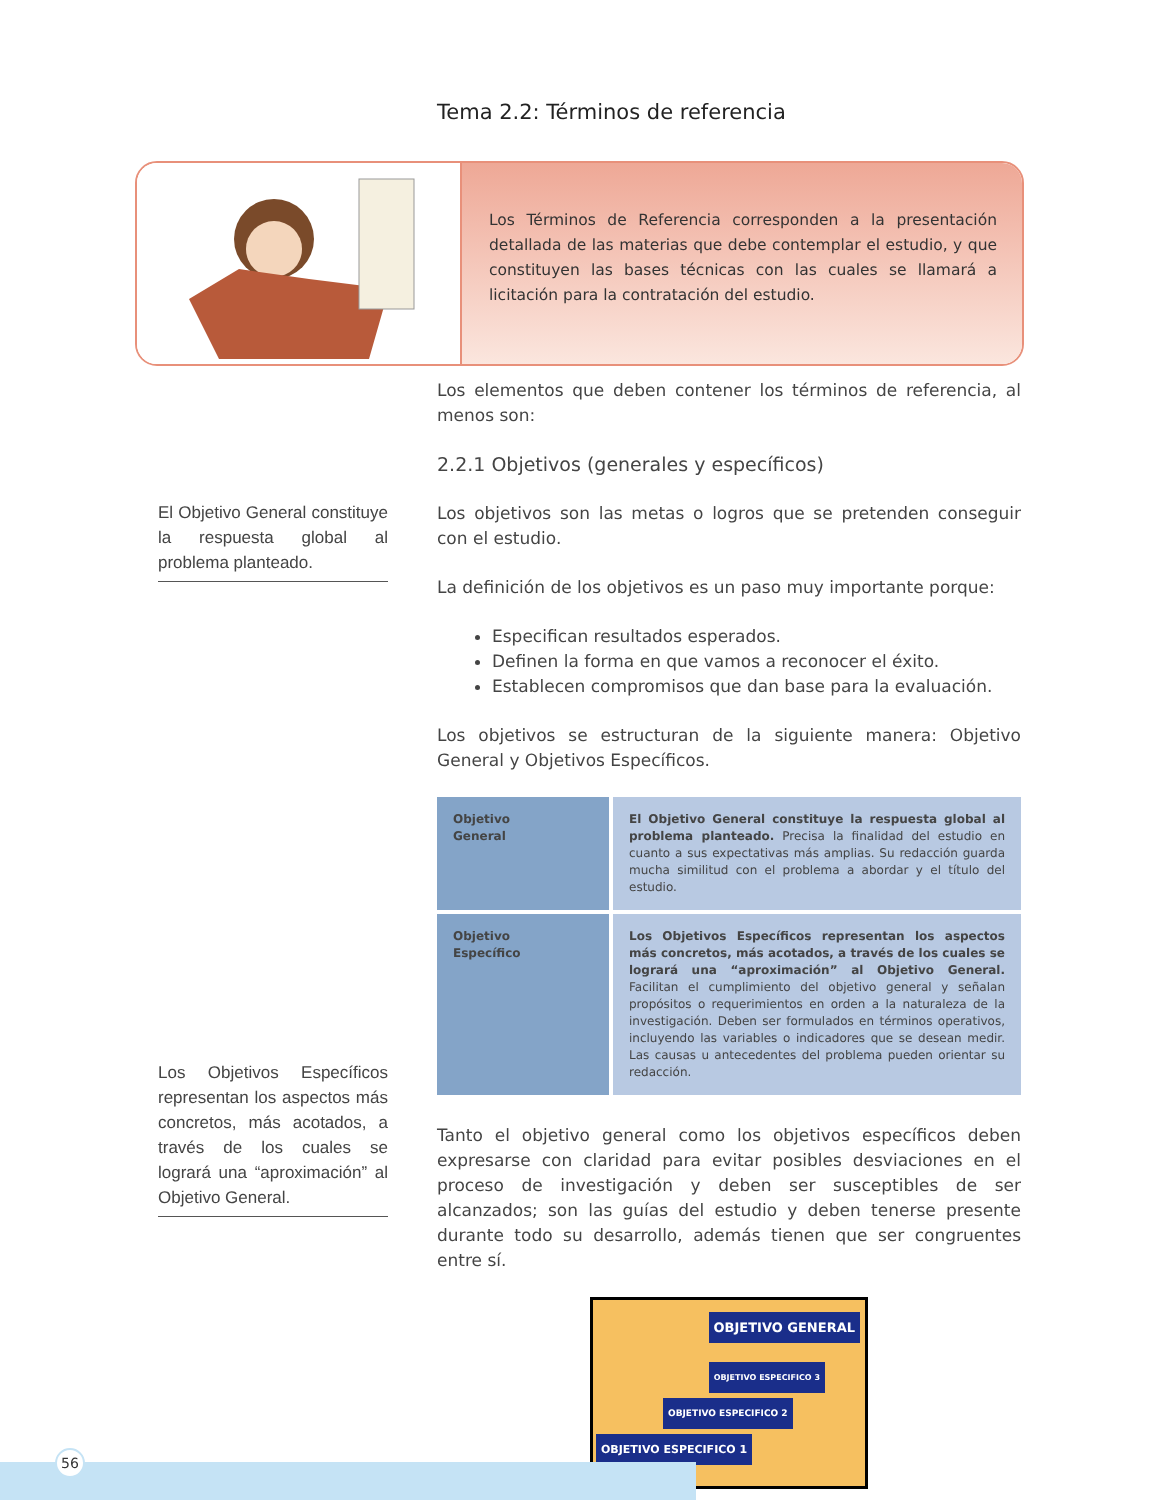Tema 2.2: Términos de referencia
Los Términos de Referencia corresponden a la presentación detallada de las materias que debe contemplar el estudio, y que constituyen las bases técnicas con las cuales se llamará a licitación para la contratación del estudio.
El Objetivo General constituye la respuesta global al problema planteado.
Los Objetivos Específicos representan los aspectos más concretos, más acotados, a través de los cuales se logrará una “aproximación” al Objetivo General.
Los elementos que deben contener los términos de referencia, al menos son:
2.2.1 Objetivos (generales y específicos)
Los objetivos son las metas o logros que se pretenden conseguir con el estudio.
La definición de los objetivos es un paso muy importante porque:
Especifican resultados esperados.
Definen la forma en que vamos a reconocer el éxito.
Establecen compromisos que dan base para la evaluación.
Los objetivos se estructuran de la siguiente manera: Objetivo General y Objetivos Específicos.
| Objetivo General | El Objetivo General constituye la respuesta global al problema planteado. Precisa la finalidad del estudio en cuanto a sus expectativas más amplias. Su redacción guarda mucha similitud con el problema a abordar y el título del estudio. |
| Objetivo Específico | Los Objetivos Específicos representan los aspectos más concretos, más acotados, a través de los cuales se logrará una “aproximación” al Objetivo General. Facilitan el cumplimiento del objetivo general y señalan propósitos o requerimientos en orden a la naturaleza de la investigación. Deben ser formulados en términos operativos, incluyendo las variables o indicadores que se desean medir. Las causas u antecedentes del problema pueden orientar su redacción. |
Tanto el objetivo general como los objetivos específicos deben expresarse con claridad para evitar posibles desviaciones en el proceso de investigación y deben ser susceptibles de ser alcanzados; son las guías del estudio y deben tenerse presente durante todo su desarrollo, además tienen que ser congruentes entre sí.
OBJETIVO GENERAL
OBJETIVO ESPECIFICO 3
OBJETIVO ESPECIFICO 2
OBJETIVO ESPECIFICO 1
56